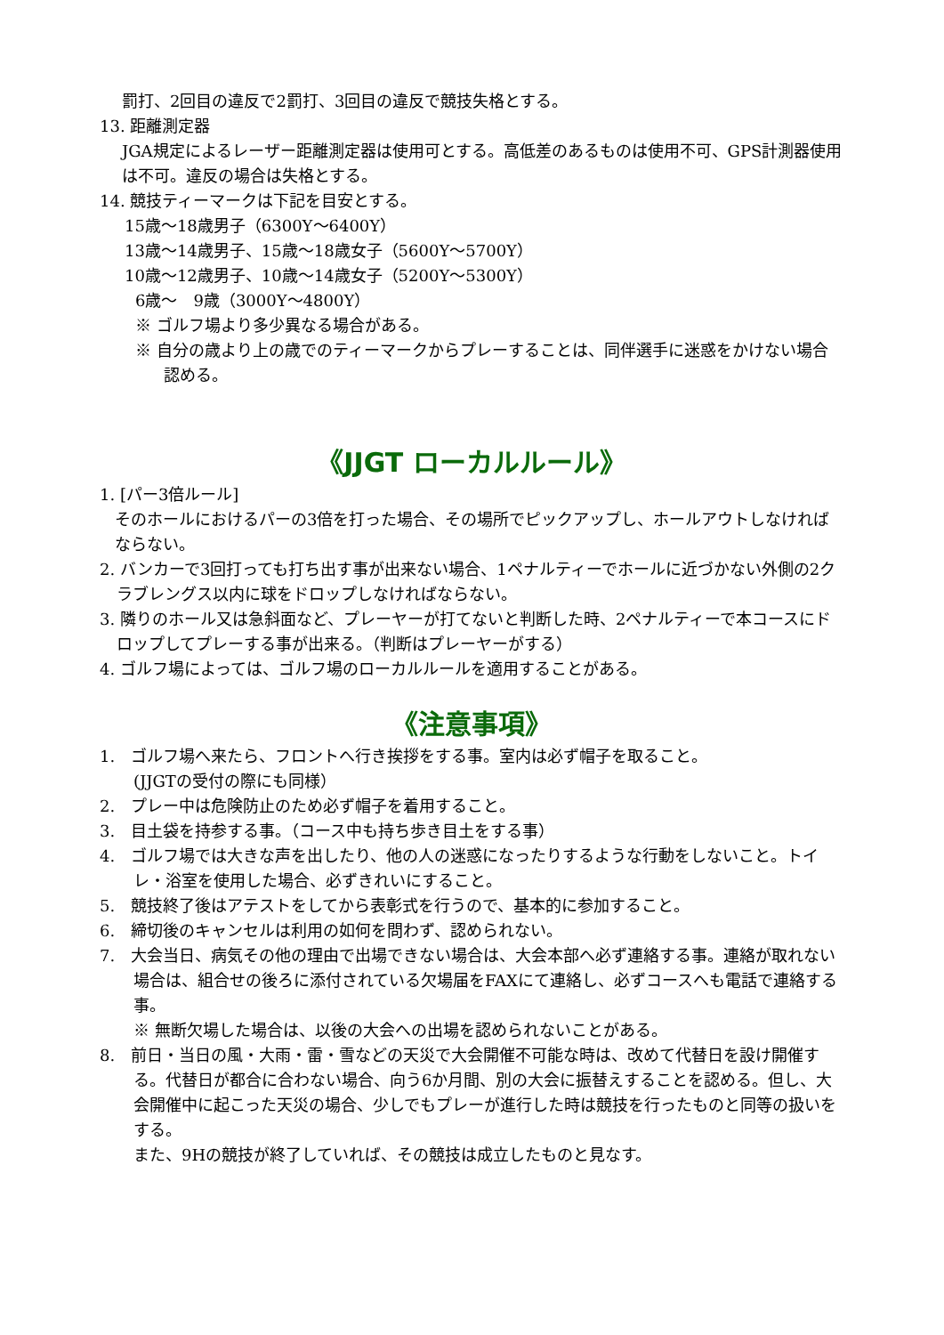罰打、2回目の違反で2罰打、3回目の違反で競技失格とする。
13. 距離測定器
JGA規定によるレーザー距離測定器は使用可とする。高低差のあるものは使用不可、GPS計測器使用は不可。違反の場合は失格とする。
14. 競技ティーマークは下記を目安とする。
15歳～18歳男子（6300Y～6400Y）
13歳～14歳男子、15歳～18歳女子（5600Y～5700Y）
10歳～12歳男子、10歳～14歳女子（5200Y～5300Y）
6歳～　9歳（3000Y～4800Y）
※ ゴルフ場より多少異なる場合がある。
※ 自分の歳より上の歳でのティーマークからプレーすることは、同伴選手に迷惑をかけない場合認める。
《JJGT ローカルルール》
1. [パー3倍ルール]
そのホールにおけるパーの3倍を打った場合、その場所でピックアップし、ホールアウトしなければならない。
2. バンカーで3回打っても打ち出す事が出来ない場合、1ペナルティーでホールに近づかない外側の2クラブレングス以内に球をドロップしなければならない。
3. 隣りのホール又は急斜面など、プレーヤーが打てないと判断した時、2ペナルティーで本コースにドロップしてプレーする事が出来る。（判断はプレーヤーがする）
4. ゴルフ場によっては、ゴルフ場のローカルルールを適用することがある。
《注意事項》
1.　ゴルフ場へ来たら、フロントへ行き挨拶をする事。室内は必ず帽子を取ること。
(JJGTの受付の際にも同様）
2.　プレー中は危険防止のため必ず帽子を着用すること。
3.　目土袋を持参する事。（コース中も持ち歩き目土をする事）
4.　ゴルフ場では大きな声を出したり、他の人の迷惑になったりするような行動をしないこと。トイレ・浴室を使用した場合、必ずきれいにすること。
5.　競技終了後はアテストをしてから表彰式を行うので、基本的に参加すること。
6.　締切後のキャンセルは利用の如何を問わず、認められない。
7.　大会当日、病気その他の理由で出場できない場合は、大会本部へ必ず連絡する事。連絡が取れない場合は、組合せの後ろに添付されている欠場届をFAXにて連絡し、必ずコースへも電話で連絡する事。
※ 無断欠場した場合は、以後の大会への出場を認められないことがある。
8.　前日・当日の風・大雨・雷・雪などの天災で大会開催不可能な時は、改めて代替日を設け開催する。代替日が都合に合わない場合、向う6か月間、別の大会に振替えすることを認める。但し、大会開催中に起こった天災の場合、少しでもプレーが進行した時は競技を行ったものと同等の扱いをする。
また、9Hの競技が終了していれば、その競技は成立したものと見なす。